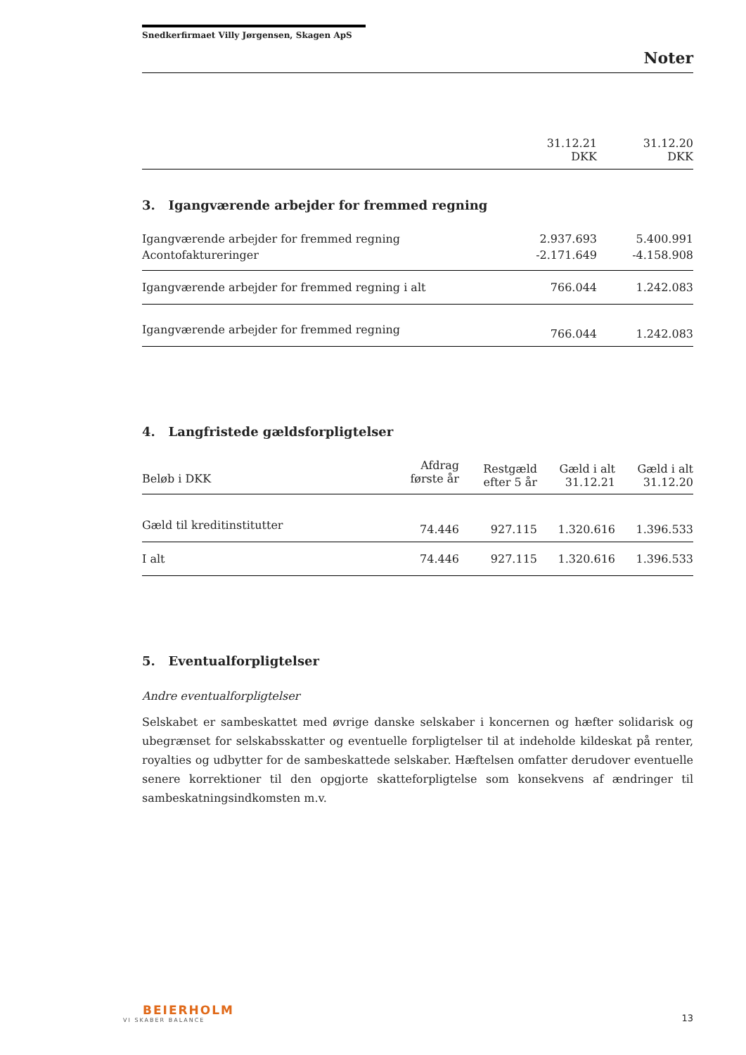Snedkerfirmaet Villy Jørgensen, Skagen ApS
Noter
| | 31.12.21 DKK | 31.12.20 DKK |
3. Igangværende arbejder for fremmed regning
| Igangværende arbejder for fremmed regning | 2.937.693 | 5.400.991 |
| Acontofaktureringer | -2.171.649 | -4.158.908 |
| Igangværende arbejder for fremmed regning i alt | 766.044 | 1.242.083 |
| Igangværende arbejder for fremmed regning | 766.044 | 1.242.083 |
4. Langfristede gældsforpligtelser
| Beløb i DKK | Afdrag første år | Restgæld efter 5 år | Gæld i alt 31.12.21 | Gæld i alt 31.12.20 |
| Gæld til kreditinstitutter | 74.446 | 927.115 | 1.320.616 | 1.396.533 |
| I alt | 74.446 | 927.115 | 1.320.616 | 1.396.533 |
5. Eventualforpligtelser
Andre eventualforpligtelser
Selskabet er sambeskattet med øvrige danske selskaber i koncernen og hæfter solidarisk og ubegrænset for selskabsskatter og eventuelle forpligtelser til at indeholde kildeskat på renter, royalties og udbytter for de sambeskattede selskaber. Hæftelsen omfatter derudover eventuelle senere korrektioner til den opgjorte skatteforpligtelse som konsekvens af ændringer til sambeskatningsindkomsten m.v.
BEIERHOLM
VI SKABER BALANCE
13